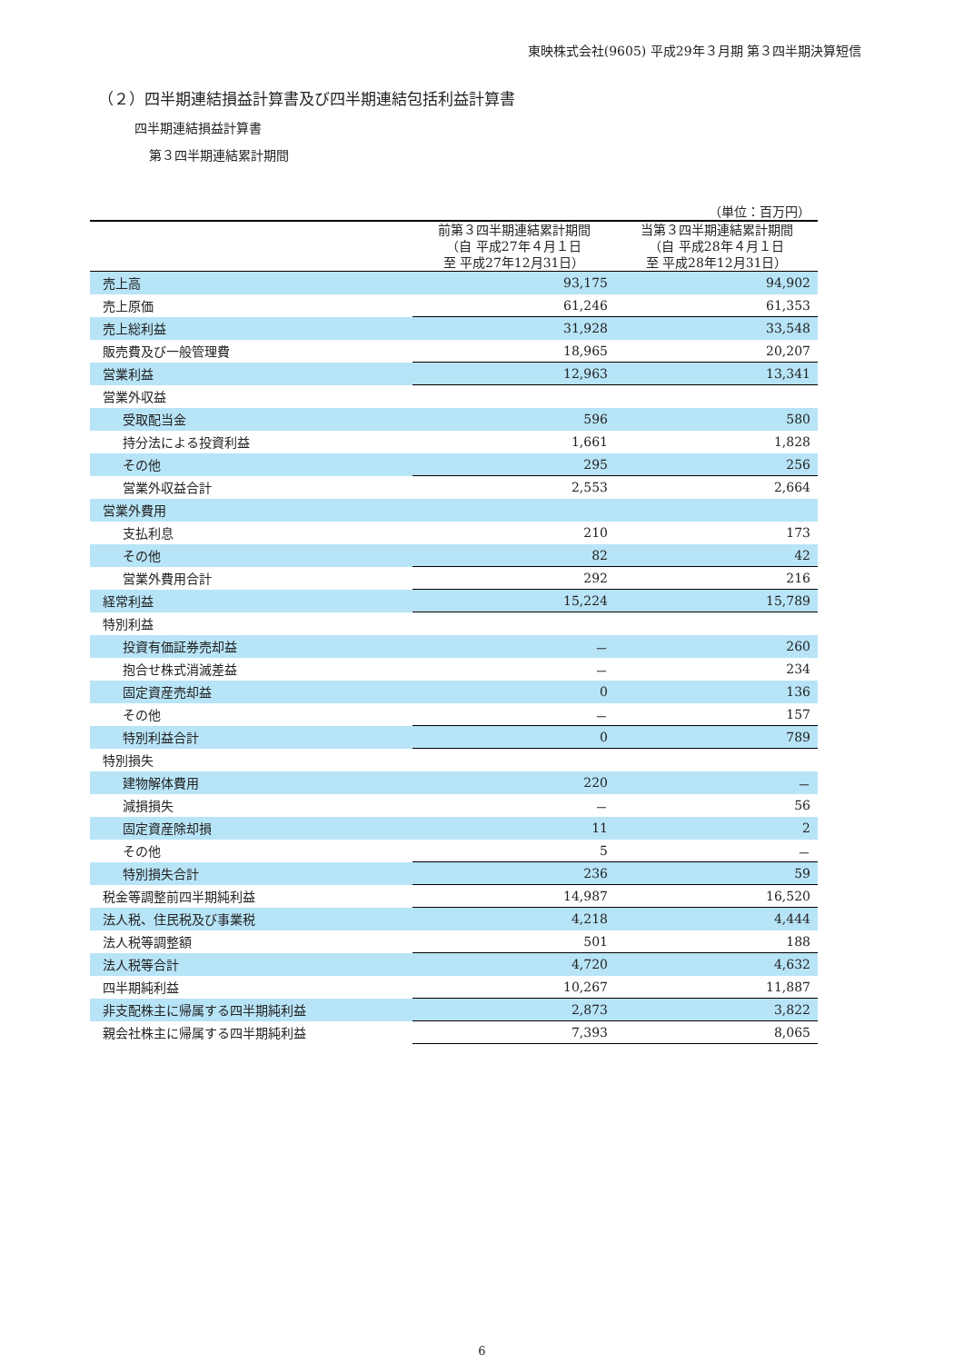東映株式会社(9605) 平成29年３月期 第３四半期決算短信
（２）四半期連結損益計算書及び四半期連結包括利益計算書
四半期連結損益計算書
第３四半期連結累計期間
| （単位：百万円） | | |
| | 前第３四半期連結累計期間 （自 平成27年４月１日 至 平成27年12月31日） | 当第３四半期連結累計期間 （自 平成28年４月１日 至 平成28年12月31日） |
| 売上高 | 93,175 | 94,902 |
| 売上原価 | 61,246 | 61,353 |
| 売上総利益 | 31,928 | 33,548 |
| 販売費及び一般管理費 | 18,965 | 20,207 |
| 営業利益 | 12,963 | 13,341 |
| 営業外収益 | | |
| 受取配当金 | 596 | 580 |
| 持分法による投資利益 | 1,661 | 1,828 |
| その他 | 295 | 256 |
| 営業外収益合計 | 2,553 | 2,664 |
| 営業外費用 | | |
| 支払利息 | 210 | 173 |
| その他 | 82 | 42 |
| 営業外費用合計 | 292 | 216 |
| 経常利益 | 15,224 | 15,789 |
| 特別利益 | | |
| 投資有価証券売却益 | － | 260 |
| 抱合せ株式消滅差益 | － | 234 |
| 固定資産売却益 | 0 | 136 |
| その他 | － | 157 |
| 特別利益合計 | 0 | 789 |
| 特別損失 | | |
| 建物解体費用 | 220 | － |
| 減損損失 | － | 56 |
| 固定資産除却損 | 11 | 2 |
| その他 | 5 | － |
| 特別損失合計 | 236 | 59 |
| 税金等調整前四半期純利益 | 14,987 | 16,520 |
| 法人税、住民税及び事業税 | 4,218 | 4,444 |
| 法人税等調整額 | 501 | 188 |
| 法人税等合計 | 4,720 | 4,632 |
| 四半期純利益 | 10,267 | 11,887 |
| 非支配株主に帰属する四半期純利益 | 2,873 | 3,822 |
| 親会社株主に帰属する四半期純利益 | 7,393 | 8,065 |
6